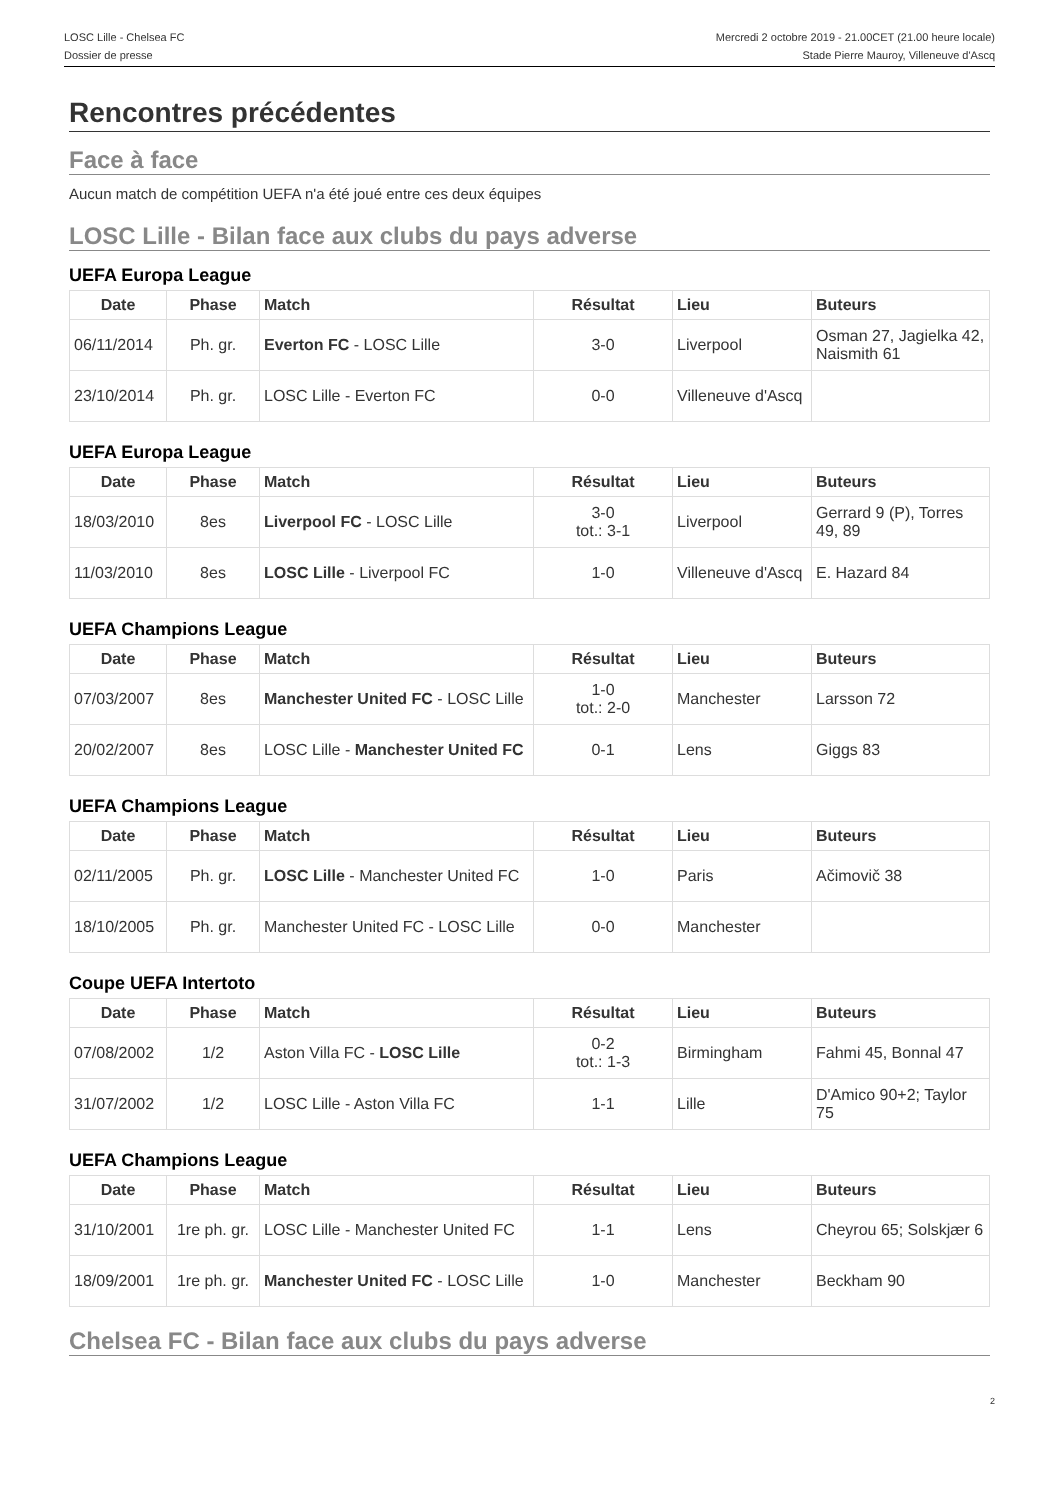LOSC Lille - Chelsea FC
Dossier de presse
Mercredi 2 octobre 2019 - 21.00CET (21.00 heure locale)
Stade Pierre Mauroy, Villeneuve d'Ascq
Rencontres précédentes
Face à face
Aucun match de compétition UEFA n'a été joué entre ces deux équipes
LOSC Lille - Bilan face aux clubs du pays adverse
UEFA Europa League
| Date | Phase | Match | Résultat | Lieu | Buteurs |
| --- | --- | --- | --- | --- | --- |
| 06/11/2014 | Ph. gr. | Everton FC - LOSC Lille | 3-0 | Liverpool | Osman 27, Jagielka 42, Naismith 61 |
| 23/10/2014 | Ph. gr. | LOSC Lille - Everton FC | 0-0 | Villeneuve d'Ascq | |
UEFA Europa League
| Date | Phase | Match | Résultat | Lieu | Buteurs |
| --- | --- | --- | --- | --- | --- |
| 18/03/2010 | 8es | Liverpool FC - LOSC Lille | 3-0 tot.: 3-1 | Liverpool | Gerrard 9 (P), Torres 49, 89 |
| 11/03/2010 | 8es | LOSC Lille - Liverpool FC | 1-0 | Villeneuve d'Ascq | E. Hazard 84 |
UEFA Champions League
| Date | Phase | Match | Résultat | Lieu | Buteurs |
| --- | --- | --- | --- | --- | --- |
| 07/03/2007 | 8es | Manchester United FC - LOSC Lille | 1-0 tot.: 2-0 | Manchester | Larsson 72 |
| 20/02/2007 | 8es | LOSC Lille - Manchester United FC | 0-1 | Lens | Giggs 83 |
UEFA Champions League
| Date | Phase | Match | Résultat | Lieu | Buteurs |
| --- | --- | --- | --- | --- | --- |
| 02/11/2005 | Ph. gr. | LOSC Lille - Manchester United FC | 1-0 | Paris | Ačimovič 38 |
| 18/10/2005 | Ph. gr. | Manchester United FC - LOSC Lille | 0-0 | Manchester | |
Coupe UEFA Intertoto
| Date | Phase | Match | Résultat | Lieu | Buteurs |
| --- | --- | --- | --- | --- | --- |
| 07/08/2002 | 1/2 | Aston Villa FC - LOSC Lille | 0-2 tot.: 1-3 | Birmingham | Fahmi 45, Bonnal 47 |
| 31/07/2002 | 1/2 | LOSC Lille - Aston Villa FC | 1-1 | Lille | D'Amico 90+2; Taylor 75 |
UEFA Champions League
| Date | Phase | Match | Résultat | Lieu | Buteurs |
| --- | --- | --- | --- | --- | --- |
| 31/10/2001 | 1re ph. gr. | LOSC Lille - Manchester United FC | 1-1 | Lens | Cheyrou 65; Solskjær 6 |
| 18/09/2001 | 1re ph. gr. | Manchester United FC - LOSC Lille | 1-0 | Manchester | Beckham 90 |
Chelsea FC - Bilan face aux clubs du pays adverse
2